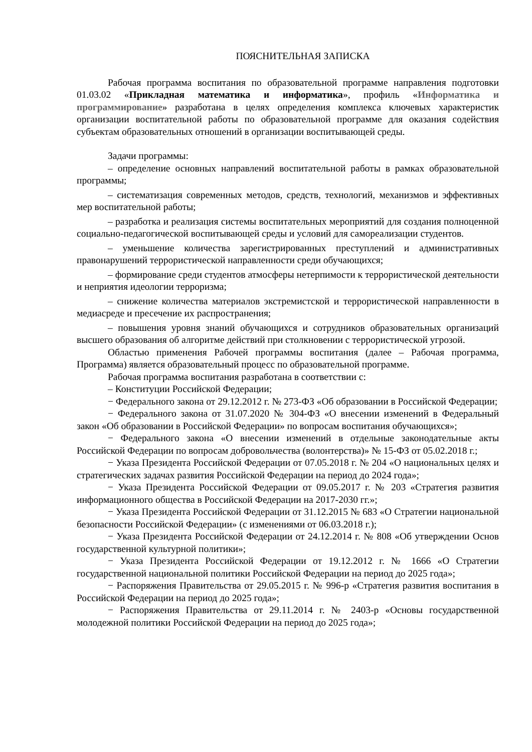ПОЯСНИТЕЛЬНАЯ ЗАПИСКА
Рабочая программа воспитания по образовательной программе направления подготовки 01.03.02 «Прикладная математика и информатика», профиль «Информатика и программирование» разработана в целях определения комплекса ключевых характеристик организации воспитательной работы по образовательной программе для оказания содействия субъектам образовательных отношений в организации воспитывающей среды.
Задачи программы:
– определение основных направлений воспитательной работы в рамках образовательной программы;
– систематизация современных методов, средств, технологий, механизмов и эффективных мер воспитательной работы;
– разработка и реализация системы воспитательных мероприятий для создания полноценной социально-педагогической воспитывающей среды и условий для самореализации студентов.
– уменьшение количества зарегистрированных преступлений и административных правонарушений террористической направленности среди обучающихся;
– формирование среди студентов атмосферы нетерпимости к террористической деятельности и неприятия идеологии терроризма;
– снижение количества материалов экстремистской и террористической направленности в медиасреде и пресечение их распространения;
– повышения уровня знаний обучающихся и сотрудников образовательных организаций высшего образования об алгоритме действий при столкновении с террористической угрозой.
Областью применения Рабочей программы воспитания (далее – Рабочая программа, Программа) является образовательный процесс по образовательной программе.
Рабочая программа воспитания разработана в соответствии с:
– Конституции Российской Федерации;
− Федерального закона от 29.12.2012 г. № 273-ФЗ «Об образовании в Российской Федерации;
− Федерального закона от 31.07.2020 № 304-ФЗ «О внесении изменений в Федеральный закон «Об образовании в Российской Федерации» по вопросам воспитания обучающихся»;
− Федерального закона «О внесении изменений в отдельные законодательные акты Российской Федерации по вопросам добровольчества (волонтерства)» № 15-ФЗ от 05.02.2018 г.;
− Указа Президента Российской Федерации от 07.05.2018 г. № 204 «О национальных целях и стратегических задачах развития Российской Федерации на период до 2024 года»;
− Указа Президента Российской Федерации от 09.05.2017 г. № 203 «Стратегия развития информационного общества в Российской Федерации на 2017-2030 гг.»;
− Указа Президента Российской Федерации от 31.12.2015 № 683 «О Стратегии национальной безопасности Российской Федерации» (с изменениями от 06.03.2018 г.);
− Указа Президента Российской Федерации от 24.12.2014 г. № 808 «Об утверждении Основ государственной культурной политики»;
− Указа Президента Российской Федерации от 19.12.2012 г. № 1666 «О Стратегии государственной национальной политики Российской Федерации на период до 2025 года»;
− Распоряжения Правительства от 29.05.2015 г. № 996-р «Стратегия развития воспитания в Российской Федерации на период до 2025 года»;
− Распоряжения Правительства от 29.11.2014 г. № 2403-р «Основы государственной молодежной политики Российской Федерации на период до 2025 года»;